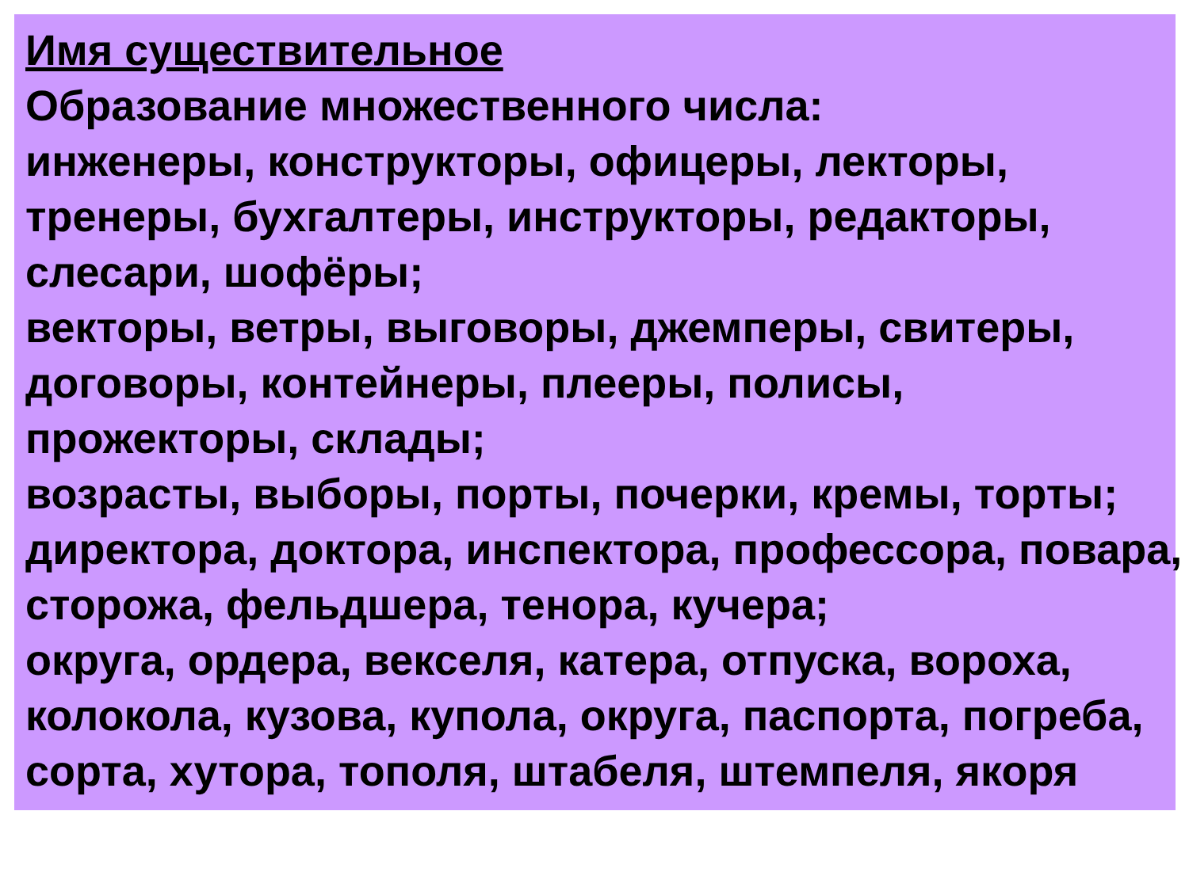Имя существительное
Образование множественного числа:
инженеры, конструкторы, офицеры, лекторы, тренеры, бухгалтеры, инструкторы, редакторы, слесари, шофёры;
векторы, ветры, выговоры, джемперы, свитеры, договоры, контейнеры, плееры, полисы, прожекторы, склады;
возрасты, выборы, порты, почерки, кремы, торты;
директора, доктора, инспектора, профессора, повара, сторожа, фельдшера, тенора, кучера;
округа, ордера, векселя, катера, отпуска, вороха, колокола, кузова, купола, округа, паспорта, погреба, сорта, хутора, тополя, штабеля, штемпеля, якоря